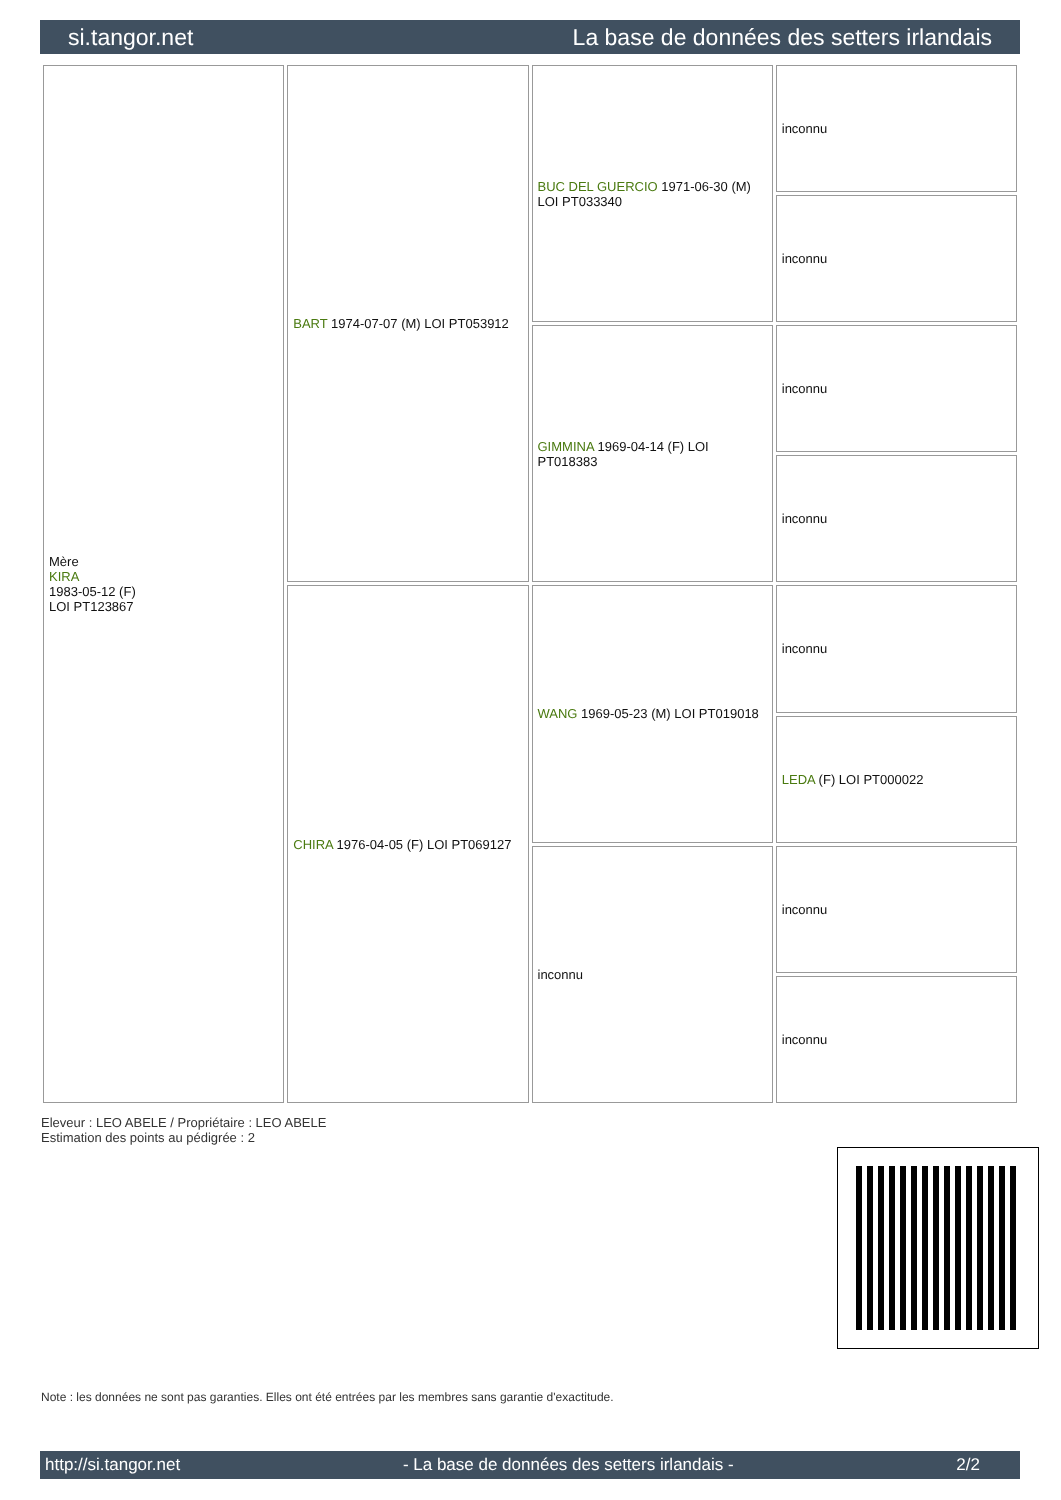si.tangor.net La base de données des setters irlandais
| Mère KIRA 1983-05-12 (F) LOI PT123867 | BART 1974-07-07 (M) LOI PT053912 | BUC DEL GUERCIO 1971-06-30 (M) LOI PT033340 | inconnu |
| | | | inconnu |
| | | GIMMINA 1969-04-14 (F) LOI PT018383 | inconnu |
| | | | inconnu |
| | CHIRA 1976-04-05 (F) LOI PT069127 | WANG 1969-05-23 (M) LOI PT019018 | inconnu |
| | | | LEDA (F) LOI PT000022 |
| | | inconnu | inconnu |
| | | | inconnu |
Eleveur : LEO ABELE / Propriétaire : LEO ABELE
Estimation des points au pédigrée : 2
Note : les données ne sont pas garanties. Elles ont été entrées par les membres sans garantie d'exactitude.
http://si.tangor.net - La base de données des setters irlandais - 2/2